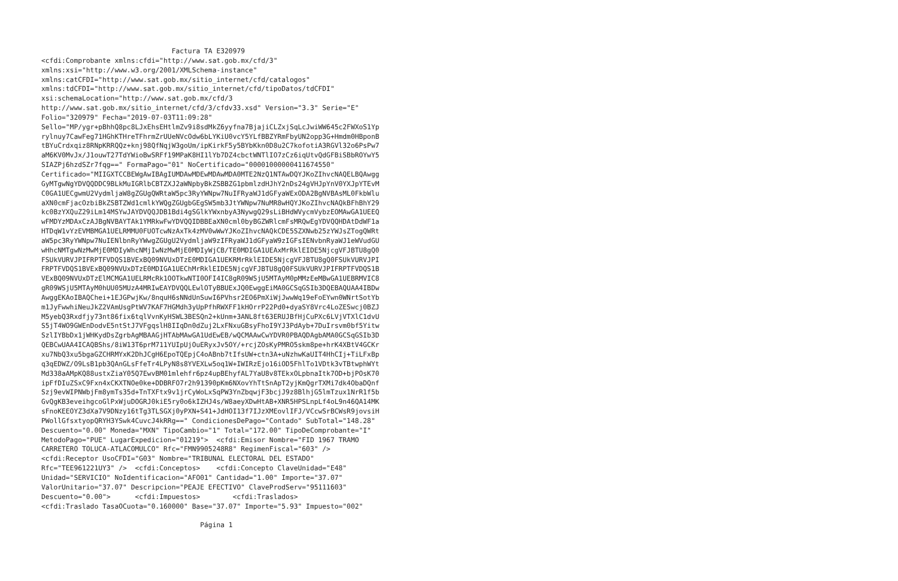Factura TA E320979
<cfdi:Comprobante xmlns:cfdi="http://www.sat.gob.mx/cfd/3"
xmlns:xsi="http://www.w3.org/2001/XMLSchema-instance"
xmlns:catCFDI="http://www.sat.gob.mx/sitio_internet/cfd/catalogos"
xmlns:tdCFDI="http://www.sat.gob.mx/sitio_internet/cfd/tipoDatos/tdCFDI"
xsi:schemaLocation="http://www.sat.gob.mx/cfd/3
http://www.sat.gob.mx/sitio_internet/cfd/3/cfdv33.xsd" Version="3.3" Serie="E"
Folio="320979" Fecha="2019-07-03T11:09:28"
Sello="MP/ygr+pBhhQ8pc8LJxEhsEHtlmZv9i8sdMkZ6yyfna7BjajiCLZxjSqLcJwiWW645c2FWXoS1Yp
rylnuy7CawFeg71HGhKTHreTFhrmZrUUeNVcOdw6bLYKiU0vcY5YLfBBZYRmFbyUN2opp3G+Hmdm0HBponB
tBYuCrdxqiz8RNpKRRQQz+knj98QfNqjW3goUm/ipKirkF5y5BYbKkn0D8u2C7kofotiA3RGVl32o6PsPw7
aM6KV0MvJx/J1ouwT27TdYWioBwSRFf19MPaK8HI1lYb7DZ4cbctWNTlIO7zCz6iqUtvQdGFBiSBbROYwY5
SIAZPj6hzdSZr7fqg==" FormaPago="01" NoCertificado="00001000000411674550"
Certificado="MIIGXTCCBEWgAwIBAgIUMDAwMDEwMDAwMDA0MTE2NzQ1NTAwDQYJKoZIhvcNAQELBQAwgg
GyMTgwNgYDVQQDDC9BLkMuIGRlbCBTZXJ2aWNpbyBkZSBBZG1pbmlzdHJhY2nDs24gVHJpYnV0YXJpYTEvM
C0GA1UECgwmU2VydmljaW8gZGUgQWRtaW5pc3RyYWNpw7NuIFRyaWJ1dGFyaWExODA2BgNVBAsML0FkbWlu
aXN0cmFjacOzbiBkZSBTZWd1cmlkYWQgZGUgbGEgSW5mb3JtYWNpw7NuMR8wHQYJKoZIhvcNAQkBFhBhY29
kc0BzYXQuZ29iLm14MSYwJAYDVQQJDB1Bdi4gSGlkYWxnbyA3NywgQ29sLiBHdWVycmVybzEOMAwGA1UEEQ
wFMDYzMDAxCzAJBgNVBAYTAk1YMRkwFwYDVQQIDBBEaXN0cml0byBGZWRlcmFsMRQwEgYDVQQHDAtDdWF1a
HTDqW1vYzEVMBMGA1UELRMMU0FUOTcwNzAxTk4zMV0wWwYJKoZIhvcNAQkCDE5SZXNwb25zYWJsZTogQWRt
aW5pc3RyYWNpw7NuIENlbnRyYWwgZGUgU2VydmljaW9zIFRyaWJ1dGFyaW9zIGFsIENvbnRyaWJ1eWVudGU
wHhcNMTgwNzMwMjE0MDIyWhcNMjIwNzMwMjE0MDIyWjCB/TE0MDIGA1UEAxMrRklEIDE5NjcgVFJBTU8gQ0
FSUkVURVJPIFRPTFVDQS1BVExBQ09NVUxDTzE0MDIGA1UEKRMrRklEIDE5NjcgVFJBTU8gQ0FSUkVURVJPI
FRPTFVDQS1BVExBQ09NVUxDTzE0MDIGA1UEChMrRklEIDE5NjcgVFJBTU8gQ0FSUkVURVJPIFRPTFVDQS1B
VExBQ09NVUxDTzElMCMGA1UELRMcRk1OOTkwNTI0OFI4IC8gR09WSjU5MTAyM0pMMzEeMBwGA1UEBRMVIC8
gR09WSjU5MTAyM0hUU05MUzA4MRIwEAYDVQQLEwlOTyBBUExJQ0EwggEiMA0GCSqGSIb3DQEBAQUAA4IBDw
AwggEKAoIBAQChei+1EJGPwjKw/8nquH6sNNdUnSuwI6PVhsr2EO6PmXiWjJwwWq19eFoEYwn0WNrtSotYb
m1JyFwwhiNeuJkZ2VAmUsgPtWV7KAF7HGMdh3yUpPfhRWXFF1kHOrrP22Pd0+dyaSY8Vrc4LoZESwcj0BZJ
M5yebQ3Rxdfjy73nt86fix6tqlVvnKyHSWL3BESQn2+kUnm+3ANL8ft63ERUJBfHjCuPXc6LVjVTXlC1dvU
S5jT4WO9GWEnDodvE5ntStJ7VFgqslH8IIqDn0dZuj2LxFNxuGBsyFhoI9YJ3PdAyb+7DuIrsvm0bf5Yitw
SzlIYBbDx1jWHKydDsZgrbAgMBAAGjHTAbMAwGA1UdEwEB/wQCMAAwCwYDVR0PBAQDAgbAMA0GCSqGSIb3D
QEBCwUAA4ICAQBShs/8iW13T6prM711YUIpUjOuERyxJv5OY/+rcjZOsKyPMRO5skm8pe+hrK4XBtV4GCKr
xu7NbQ3xu5bgaGZCHRMYxK2DhJCgH6EpoTQEpjC4oABnb7tIfsUW+ctn3A+uNzhwKaUIT4HhCIj+TiLFxBp
q3qEDWZ/O9LsB1pb3QAnGLsFfeTr4LPyN8s8YVEXLw5oq1W+IWIRzEjo16iOD5FhlTo1VDtk3vTBtwphWYt
Md338aAMpKQ88ustxZiaY05Q7EwvBM01mlehfr6pz4upBEhyfAL7YaU8v8TEkxOLpbnaItk7OD+bjPOsK70
ipFfDIuZSxC9Fxn4xCKXTNOe0ke+DDBRFO7r2h91390pKm6NXovYhTtSnApT2yjKmQgrTXMi7dk4ObaDQnf
Szj9evWIPNWbjFm8ymTs35d+TnTXFtx9v1jrCyWoLxSqPW3YnZbqwjF3bcjJ9z8BlhjG5lmTzux1NrR1f5b
GvQgKB3eveihgcoGlPxWjuDOGRJ0kiE5ry0o6kIZHJ4s/W8aeyXDwHtAB+XNR5HPSLnpLf4oL9n46QA14MK
sFnoKEEOYZ3dXa7V9DNzy16tTg3TLSGXj0yPXN+S41+JdHOI13f7IJzXMEovlIFJ/VCcwSrBCWsR9jovsiH
PWollGfsxtyopQRYH3YSwk4CuvcJ4kRRg==" CondicionesDePago="Contado" SubTotal="148.28"
Descuento="0.00" Moneda="MXN" TipoCambio="1" Total="172.00" TipoDeComprobante="I"
MetodoPago="PUE" LugarExpedicion="01219">  <cfdi:Emisor Nombre="FID 1967 TRAMO
CARRETERO TOLUCA-ATLACOMULCO" Rfc="FMN9905248R8" RegimenFiscal="603" />
<cfdi:Receptor UsoCFDI="G03" Nombre="TRIBUNAL ELECTORAL DEL ESTADO"
Rfc="TEE961221UY3" />  <cfdi:Conceptos>    <cfdi:Concepto ClaveUnidad="E48"
Unidad="SERVICIO" NoIdentificacion="AFO01" Cantidad="1.00" Importe="37.07"
ValorUnitario="37.07" Descripcion="PEAJE EFECTIVO" ClaveProdServ="95111603"
Descuento="0.00">      <cfdi:Impuestos>        <cfdi:Traslados>
<cfdi:Traslado TasaOCuota="0.160000" Base="37.07" Importe="5.93" Impuesto="002"

                                       Página 1